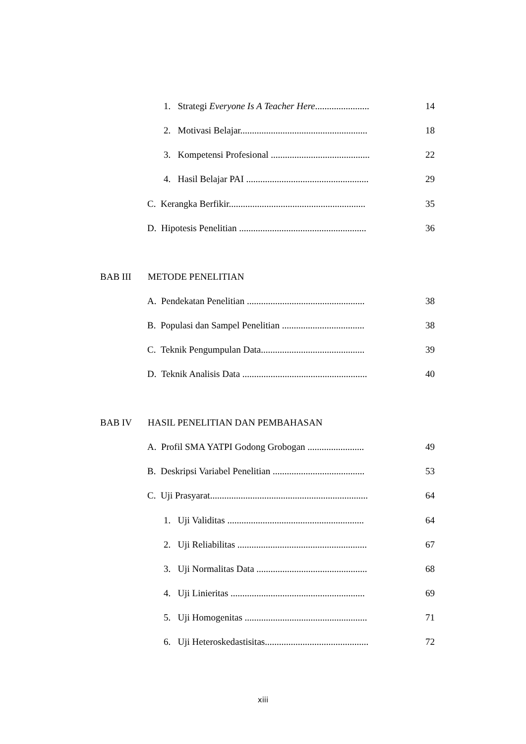1. Strategi Everyone Is A Teacher Here....................... 14
2. Motivasi Belajar...................................................... 18
3. Kompetensi Profesional .......................................... 22
4. Hasil Belajar PAI .................................................... 29
C. Kerangka Berfikir.......................................................... 35
D. Hipotesis Penelitian ...................................................... 36
BAB III METODE PENELITIAN
A. Pendekatan Penelitian .................................................. 38
B. Populasi dan Sampel Penelitian ................................... 38
C. Teknik Pengumpulan Data............................................ 39
D. Teknik Analisis Data ..................................................... 40
BAB IV HASIL PENELITIAN DAN PEMBAHASAN
A. Profil SMA YATPI Godong Grobogan ........................ 49
B. Deskripsi Variabel Penelitian ....................................... 53
C. Uji Prasyarat................................................................... 64
1. Uji Validitas .......................................................... 64
2. Uji Reliabilitas ....................................................... 67
3. Uji Normalitas Data ............................................... 68
4. Uji Linieritas ......................................................... 69
5. Uji Homogenitas .................................................... 71
6. Uji Heteroskedastisitas............................................ 72
xiii